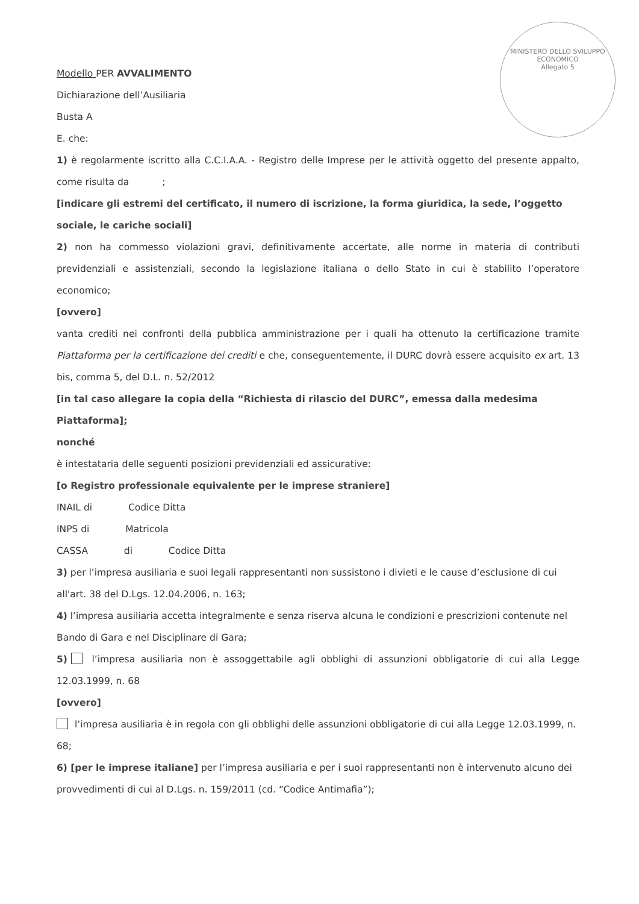MINISTERO DELLO SVILUPPO ECONOMICO
Allegato 5
Modello PER AVVALIMENTO
Dichiarazione dell’Ausiliaria
Busta A
E. che:
1) è regolarmente iscritto alla C.C.I.A.A. - Registro delle Imprese per le attività oggetto del presente appalto, come risulta da ;
[indicare gli estremi del certificato, il numero di iscrizione, la forma giuridica, la sede, l’oggetto sociale, le cariche sociali]
2) non ha commesso violazioni gravi, definitivamente accertate, alle norme in materia di contributi previdenziali e assistenziali, secondo la legislazione italiana o dello Stato in cui è stabilito l’operatore economico;
[ovvero]
vanta crediti nei confronti della pubblica amministrazione per i quali ha ottenuto la certificazione tramite Piattaforma per la certificazione dei crediti e che, conseguentemente, il DURC dovrà essere acquisito ex art. 13 bis, comma 5, del D.L. n. 52/2012
[in tal caso allegare la copia della “Richiesta di rilascio del DURC”, emessa dalla medesima Piattaforma];
nonché
è intestataria delle seguenti posizioni previdenziali ed assicurative:
[o Registro professionale equivalente per le imprese straniere]
INAIL di Codice Ditta
INPS di Matricola
CASSA di Codice Ditta
3) per l’impresa ausiliaria e suoi legali rappresentanti non sussistono i divieti e le cause d’esclusione di cui all'art. 38 del D.Lgs. 12.04.2006, n. 163;
4) l’impresa ausiliaria accetta integralmente e senza riserva alcuna le condizioni e prescrizioni contenute nel Bando di Gara e nel Disciplinare di Gara;
5) l’impresa ausiliaria non è assoggettabile agli obblighi di assunzioni obbligatorie di cui alla Legge 12.03.1999, n. 68
[ovvero]
l’impresa ausiliaria è in regola con gli obblighi delle assunzioni obbligatorie di cui alla Legge 12.03.1999, n. 68;
6) [per le imprese italiane] per l’impresa ausiliaria e per i suoi rappresentanti non è intervenuto alcuno dei provvedimenti di cui al D.Lgs. n. 159/2011 (cd. “Codice Antimafia”);